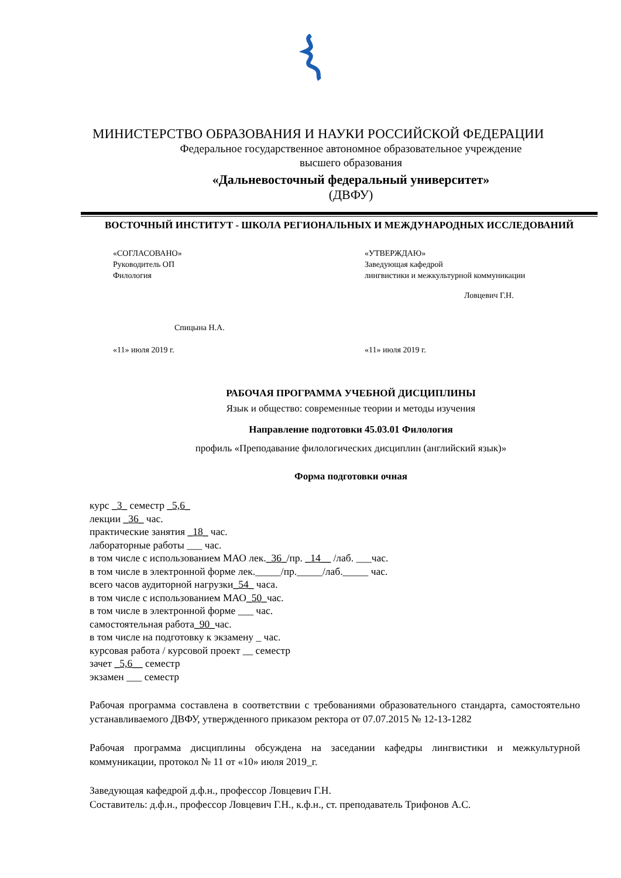МИНИСТЕРСТВО ОБРАЗОВАНИЯ И НАУКИ РОССИЙСКОЙ ФЕДЕРАЦИИ
Федеральное государственное автономное образовательное учреждение
высшего образования
«Дальневосточный федеральный университет»
(ДВФУ)
ВОСТОЧНЫЙ ИНСТИТУТ - ШКОЛА РЕГИОНАЛЬНЫХ И МЕЖДУНАРОДНЫХ ИССЛЕДОВАНИЙ
«СОГЛАСОВАНО»
Руководитель ОП
Филология
Спицына Н.А.
«11» июля 2019 г.
«УТВЕРЖДАЮ»
Заведующая кафедрой
лингвистики и межкультурной коммуникации
Ловцевич Г.Н.
«11» июля 2019 г.
РАБОЧАЯ ПРОГРАММА УЧЕБНОЙ ДИСЦИПЛИНЫ
Язык и общество: современные теории и методы изучения
Направление подготовки 45.03.01 Филология
профиль «Преподавание филологических дисциплин (английский язык)»
Форма подготовки очная
курс _3_ семестр _5,6_
лекции _36_ час.
практические занятия _18_ час.
лабораторные работы ___ час.
в том числе с использованием МАО лек._36_/пр. _14__ /лаб. ___час.
в том числе в электронной форме лек._____/пр._____/лаб._____ час.
всего часов аудиторной нагрузки_54_ часа.
в том числе с использованием МАО_50_час.
в том числе в электронной форме ___ час.
самостоятельная работа_90_час.
в том числе на подготовку к экзамену _ час.
курсовая работа / курсовой проект __ семестр
зачет _5,6__ семестр
экзамен ___ семестр
Рабочая программа составлена в соответствии с требованиями образовательного стандарта, самостоятельно устанавливаемого ДВФУ, утвержденного приказом ректора от 07.07.2015 № 12-13-1282
Рабочая программа дисциплины обсуждена на заседании кафедры лингвистики и межкультурной коммуникации, протокол № 11 от «10» июля 2019_г.
Заведующая кафедрой д.ф.н., профессор Ловцевич Г.Н.
Составитель: д.ф.н., профессор Ловцевич Г.Н., к.ф.н., ст. преподаватель Трифонов А.С.